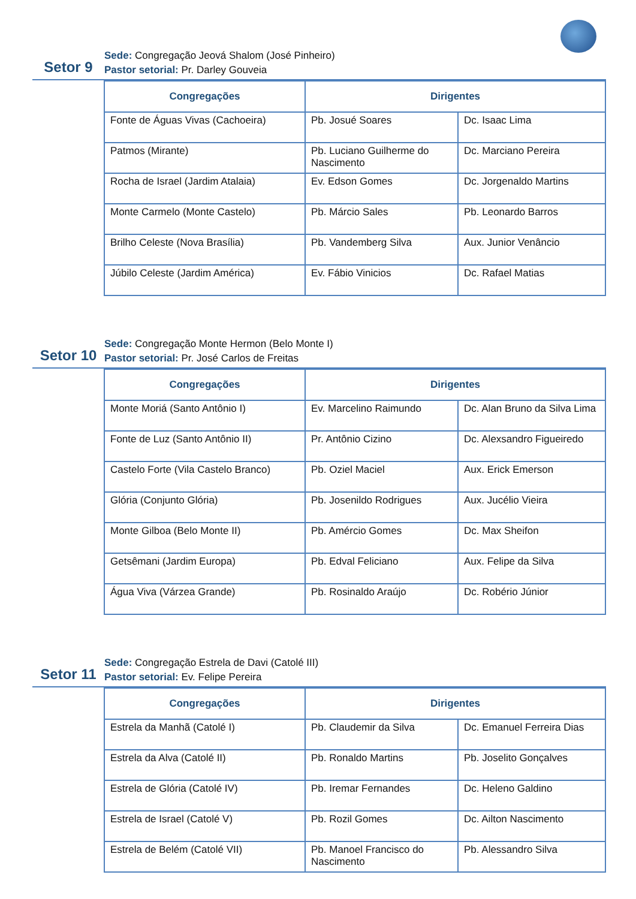Setor 9
Sede: Congregação Jeová Shalom (José Pinheiro)
Pastor setorial: Pr. Darley Gouveia
| Congregações | Dirigentes | |
| --- | --- | --- |
| Fonte de Águas Vivas (Cachoeira) | Pb. Josué Soares | Dc. Isaac Lima |
| Patmos (Mirante) | Pb. Luciano Guilherme do Nascimento | Dc. Marciano Pereira |
| Rocha de Israel (Jardim Atalaia) | Ev. Edson Gomes | Dc. Jorgenaldo Martins |
| Monte Carmelo (Monte Castelo) | Pb. Márcio Sales | Pb. Leonardo Barros |
| Brilho Celeste (Nova Brasília) | Pb. Vandemberg Silva | Aux. Junior Venâncio |
| Júbilo Celeste (Jardim América) | Ev. Fábio Vinicios | Dc. Rafael Matias |
Setor 10
Sede: Congregação Monte Hermon (Belo Monte I)
Pastor setorial: Pr. José Carlos de Freitas
| Congregações | Dirigentes | |
| --- | --- | --- |
| Monte Moriá (Santo Antônio I) | Ev. Marcelino Raimundo | Dc. Alan Bruno da Silva Lima |
| Fonte de Luz (Santo Antônio II) | Pr. Antônio Cizino | Dc. Alexsandro Figueiredo |
| Castelo Forte (Vila Castelo Branco) | Pb. Oziel Maciel | Aux. Erick Emerson |
| Glória (Conjunto Glória) | Pb. Josenildo Rodrigues | Aux. Jucélio Vieira |
| Monte Gilboa (Belo Monte II) | Pb. Amércio Gomes | Dc. Max Sheifon |
| Getsêmani (Jardim Europa) | Pb. Edval Feliciano | Aux. Felipe da Silva |
| Água Viva (Várzea Grande) | Pb. Rosinaldo Araújo | Dc. Robério Júnior |
Setor 11
Sede: Congregação Estrela de Davi (Catolé III)
Pastor setorial: Ev. Felipe Pereira
| Congregações | Dirigentes | |
| --- | --- | --- |
| Estrela da Manhã (Catolé I) | Pb. Claudemir da Silva | Dc. Emanuel Ferreira Dias |
| Estrela da Alva (Catolé II) | Pb. Ronaldo Martins | Pb. Joselito Gonçalves |
| Estrela de Glória (Catolé IV) | Pb. Iremar Fernandes | Dc. Heleno Galdino |
| Estrela de Israel (Catolé V) | Pb. Rozil Gomes | Dc. Ailton Nascimento |
| Estrela de Belém (Catolé VII) | Pb. Manoel Francisco do Nascimento | Pb. Alessandro Silva |